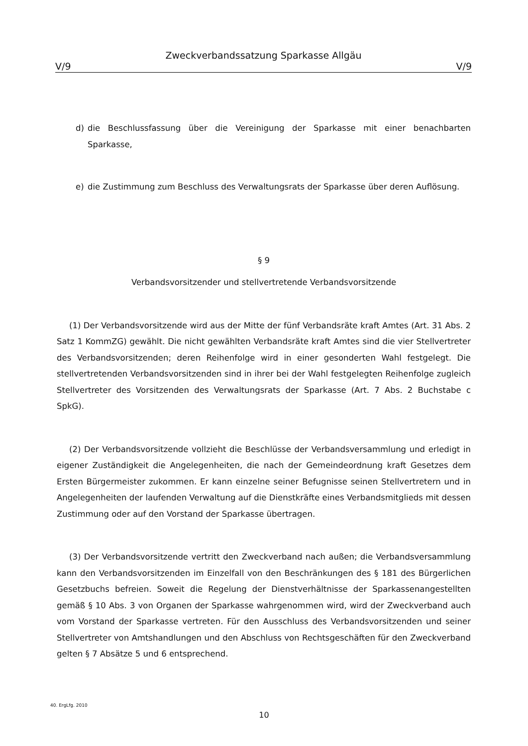Zweckverbandssatzung Sparkasse Allgäu
V/9 V/9
d) die Beschlussfassung über die Vereinigung der Sparkasse mit einer benachbarten Sparkasse,
e) die Zustimmung zum Beschluss des Verwaltungsrats der Sparkasse über deren Auflösung.
§ 9
Verbandsvorsitzender und stellvertretende Verbandsvorsitzende
(1) Der Verbandsvorsitzende wird aus der Mitte der fünf Verbandsräte kraft Amtes (Art. 31 Abs. 2 Satz 1 KommZG) gewählt. Die nicht gewählten Verbandsräte kraft Amtes sind die vier Stellvertreter des Verbandsvorsitzenden; deren Reihenfolge wird in einer gesonderten Wahl festgelegt. Die stellvertretenden Verbandsvorsitzenden sind in ihrer bei der Wahl festgelegten Reihenfolge zugleich Stellvertreter des Vorsitzenden des Verwaltungsrats der Sparkasse (Art. 7 Abs. 2 Buchstabe c SpkG).
(2) Der Verbandsvorsitzende vollzieht die Beschlüsse der Verbandsversammlung und erledigt in eigener Zuständigkeit die Angelegenheiten, die nach der Gemeindeordnung kraft Gesetzes dem Ersten Bürgermeister zukommen. Er kann einzelne seiner Befugnisse seinen Stellvertretern und in Angelegenheiten der laufenden Verwaltung auf die Dienstkräfte eines Verbandsmitglieds mit dessen Zustimmung oder auf den Vorstand der Sparkasse übertragen.
(3) Der Verbandsvorsitzende vertritt den Zweckverband nach außen; die Verbandsversammlung kann den Verbandsvorsitzenden im Einzelfall von den Beschränkungen des § 181 des Bürgerlichen Gesetzbuchs befreien. Soweit die Regelung der Dienstverhältnisse der Sparkassenangestellten gemäß § 10 Abs. 3 von Organen der Sparkasse wahrgenommen wird, wird der Zweckverband auch vom Vorstand der Sparkasse vertreten. Für den Ausschluss des Verbandsvorsitzenden und seiner Stellvertreter von Amtshandlungen und den Abschluss von Rechtsgeschäften für den Zweckverband gelten § 7 Absätze 5 und 6 entsprechend.
40. ErgLfg. 2010
10